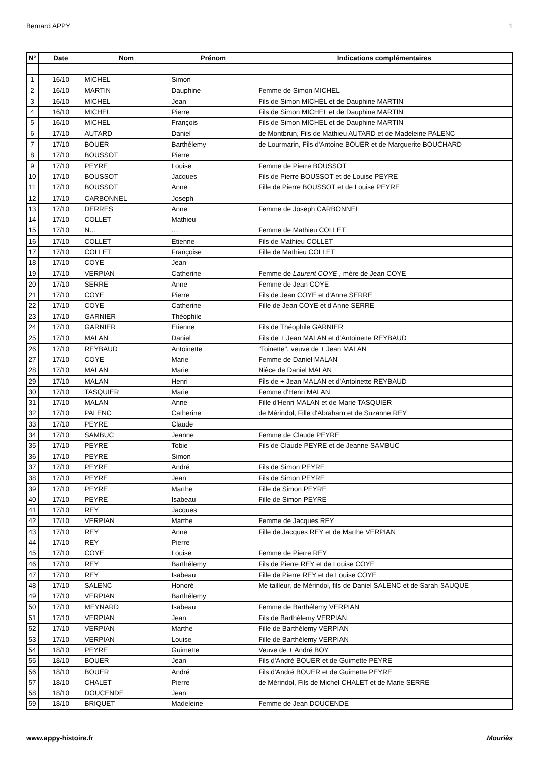Bernard APPY 1
| N° | Date | Nom | Prénom | Indications complémentaires |
| --- | --- | --- | --- | --- |
| 1 | 16/10 | MICHEL | Simon | |
| 2 | 16/10 | MARTIN | Dauphine | Femme de Simon MICHEL |
| 3 | 16/10 | MICHEL | Jean | Fils de Simon MICHEL et de Dauphine MARTIN |
| 4 | 16/10 | MICHEL | Pierre | Fils de Simon MICHEL et de Dauphine MARTIN |
| 5 | 16/10 | MICHEL | François | Fils de Simon MICHEL et de Dauphine MARTIN |
| 6 | 17/10 | AUTARD | Daniel | de Montbrun, Fils de Mathieu AUTARD et de Madeleine PALENC |
| 7 | 17/10 | BOUER | Barthélemy | de Lourmarin, Fils d'Antoine BOUER et de Marguerite BOUCHARD |
| 8 | 17/10 | BOUSSOT | Pierre | |
| 9 | 17/10 | PEYRE | Louise | Femme de Pierre BOUSSOT |
| 10 | 17/10 | BOUSSOT | Jacques | Fils de Pierre BOUSSOT et de Louise PEYRE |
| 11 | 17/10 | BOUSSOT | Anne | Fille de Pierre BOUSSOT et de Louise PEYRE |
| 12 | 17/10 | CARBONNEL | Joseph | |
| 13 | 17/10 | DERRES | Anne | Femme de Joseph CARBONNEL |
| 14 | 17/10 | COLLET | Mathieu | |
| 15 | 17/10 | N… | … | Femme de Mathieu COLLET |
| 16 | 17/10 | COLLET | Etienne | Fils de Mathieu COLLET |
| 17 | 17/10 | COLLET | Françoise | Fille de Mathieu COLLET |
| 18 | 17/10 | COYE | Jean | |
| 19 | 17/10 | VERPIAN | Catherine | Femme de Laurent COYE , mère de Jean COYE |
| 20 | 17/10 | SERRE | Anne | Femme de Jean COYE |
| 21 | 17/10 | COYE | Pierre | Fils de Jean COYE et d'Anne SERRE |
| 22 | 17/10 | COYE | Catherine | Fille de Jean COYE et d'Anne SERRE |
| 23 | 17/10 | GARNIER | Théophile | |
| 24 | 17/10 | GARNIER | Etienne | Fils de Théophile GARNIER |
| 25 | 17/10 | MALAN | Daniel | Fils de + Jean MALAN et d'Antoinette REYBAUD |
| 26 | 17/10 | REYBAUD | Antoinette | "Toinette", veuve de + Jean MALAN |
| 27 | 17/10 | COYE | Marie | Femme de Daniel MALAN |
| 28 | 17/10 | MALAN | Marie | Nièce de Daniel MALAN |
| 29 | 17/10 | MALAN | Henri | Fils de + Jean MALAN et d'Antoinette REYBAUD |
| 30 | 17/10 | TASQUIER | Marie | Femme d'Henri MALAN |
| 31 | 17/10 | MALAN | Anne | Fille d'Henri MALAN et de Marie TASQUIER |
| 32 | 17/10 | PALENC | Catherine | de Mérindol, Fille d'Abraham et de Suzanne REY |
| 33 | 17/10 | PEYRE | Claude | |
| 34 | 17/10 | SAMBUC | Jeanne | Femme de Claude PEYRE |
| 35 | 17/10 | PEYRE | Tobie | Fils de Claude PEYRE et de Jeanne SAMBUC |
| 36 | 17/10 | PEYRE | Simon | |
| 37 | 17/10 | PEYRE | André | Fils de Simon PEYRE |
| 38 | 17/10 | PEYRE | Jean | Fils de Simon PEYRE |
| 39 | 17/10 | PEYRE | Marthe | Fille de Simon PEYRE |
| 40 | 17/10 | PEYRE | Isabeau | Fille de Simon PEYRE |
| 41 | 17/10 | REY | Jacques | |
| 42 | 17/10 | VERPIAN | Marthe | Femme de Jacques REY |
| 43 | 17/10 | REY | Anne | Fille de Jacques REY et de Marthe VERPIAN |
| 44 | 17/10 | REY | Pierre | |
| 45 | 17/10 | COYE | Louise | Femme de Pierre REY |
| 46 | 17/10 | REY | Barthélemy | Fils de Pierre REY et de Louise COYE |
| 47 | 17/10 | REY | Isabeau | Fille de Pierre REY et de Louise COYE |
| 48 | 17/10 | SALENC | Honoré | Me tailleur, de Mérindol, fils de Daniel SALENC et de Sarah SAUQUE |
| 49 | 17/10 | VERPIAN | Barthélemy | |
| 50 | 17/10 | MEYNARD | Isabeau | Femme de Barthélemy VERPIAN |
| 51 | 17/10 | VERPIAN | Jean | Fils de Barthélemy VERPIAN |
| 52 | 17/10 | VERPIAN | Marthe | Fille de Barthélemy VERPIAN |
| 53 | 17/10 | VERPIAN | Louise | Fille de Barthélemy VERPIAN |
| 54 | 18/10 | PEYRE | Guimette | Veuve de + André BOY |
| 55 | 18/10 | BOUER | Jean | Fils d'André BOUER et de Guimette PEYRE |
| 56 | 18/10 | BOUER | André | Fils d'André BOUER et de Guimette PEYRE |
| 57 | 18/10 | CHALET | Pierre | de Mérindol, Fils de Michel CHALET et de Marie SERRE |
| 58 | 18/10 | DOUCENDE | Jean | |
| 59 | 18/10 | BRIQUET | Madeleine | Femme de Jean DOUCENDE |
www.appy-histoire.fr Mouriès